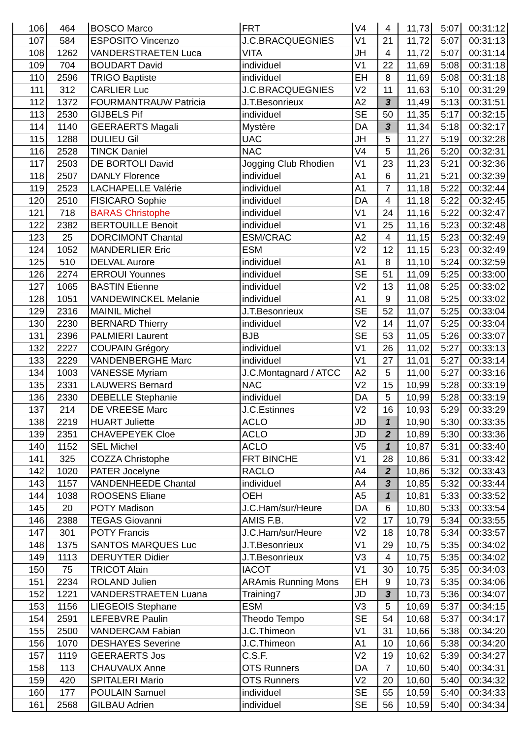| 106 | 464 | BOSCO Marco | FRT | V4 | 4 | 11,73 | 5:07 | 00:31:12 |
| 107 | 584 | ESPOSITO Vincenzo | J.C.BRACQUEGNIES | V1 | 21 | 11,72 | 5:07 | 00:31:13 |
| 108 | 1262 | VANDERSTRAETEN Luca | VITA | JH | 4 | 11,72 | 5:07 | 00:31:14 |
| 109 | 704 | BOUDART David | individuel | V1 | 22 | 11,69 | 5:08 | 00:31:18 |
| 110 | 2596 | TRIGO Baptiste | individuel | EH | 8 | 11,69 | 5:08 | 00:31:18 |
| 111 | 312 | CARLIER Luc | J.C.BRACQUEGNIES | V2 | 11 | 11,63 | 5:10 | 00:31:29 |
| 112 | 1372 | FOURMANTRAUW Patricia | J.T.Besonrieux | A2 | 3 | 11,49 | 5:13 | 00:31:51 |
| 113 | 2530 | GIJBELS Pif | individuel | SE | 50 | 11,35 | 5:17 | 00:32:15 |
| 114 | 1140 | GEERAERTS Magali | Mystère | DA | 3 | 11,34 | 5:18 | 00:32:17 |
| 115 | 1288 | DULIEU Gil | UAC | JH | 5 | 11,27 | 5:19 | 00:32:28 |
| 116 | 2528 | TINCK Daniel | NAC | V4 | 5 | 11,26 | 5:20 | 00:32:31 |
| 117 | 2503 | DE BORTOLI David | Jogging Club Rhodien | V1 | 23 | 11,23 | 5:21 | 00:32:36 |
| 118 | 2507 | DANLY Florence | individuel | A1 | 6 | 11,21 | 5:21 | 00:32:39 |
| 119 | 2523 | LACHAPELLE Valérie | individuel | A1 | 7 | 11,18 | 5:22 | 00:32:44 |
| 120 | 2510 | FISICARO Sophie | individuel | DA | 4 | 11,18 | 5:22 | 00:32:45 |
| 121 | 718 | BARAS Christophe | individuel | V1 | 24 | 11,16 | 5:22 | 00:32:47 |
| 122 | 2382 | BERTOUILLE Benoit | individuel | V1 | 25 | 11,16 | 5:23 | 00:32:48 |
| 123 | 25 | DORCIMONT Chantal | ESM/CRAC | A2 | 4 | 11,15 | 5:23 | 00:32:49 |
| 124 | 1052 | MANDERLIER Eric | ESM | V2 | 12 | 11,15 | 5:23 | 00:32:49 |
| 125 | 510 | DELVAL Aurore | individuel | A1 | 8 | 11,10 | 5:24 | 00:32:59 |
| 126 | 2274 | ERROUI Younnes | individuel | SE | 51 | 11,09 | 5:25 | 00:33:00 |
| 127 | 1065 | BASTIN Etienne | individuel | V2 | 13 | 11,08 | 5:25 | 00:33:02 |
| 128 | 1051 | VANDEWINCKEL Melanie | individuel | A1 | 9 | 11,08 | 5:25 | 00:33:02 |
| 129 | 2316 | MAINIL Michel | J.T.Besonrieux | SE | 52 | 11,07 | 5:25 | 00:33:04 |
| 130 | 2230 | BERNARD Thierry | individuel | V2 | 14 | 11,07 | 5:25 | 00:33:04 |
| 131 | 2396 | PALMIERI Laurent | BJB | SE | 53 | 11,05 | 5:26 | 00:33:07 |
| 132 | 2227 | COUPAIN Grégory | individuel | V1 | 26 | 11,02 | 5:27 | 00:33:13 |
| 133 | 2229 | VANDENBERGHE Marc | individuel | V1 | 27 | 11,01 | 5:27 | 00:33:14 |
| 134 | 1003 | VANESSE Myriam | J.C.Montagnard / ATCC | A2 | 5 | 11,00 | 5:27 | 00:33:16 |
| 135 | 2331 | LAUWERS Bernard | NAC | V2 | 15 | 10,99 | 5:28 | 00:33:19 |
| 136 | 2330 | DEBELLE Stephanie | individuel | DA | 5 | 10,99 | 5:28 | 00:33:19 |
| 137 | 214 | DE VREESE Marc | J.C.Estinnes | V2 | 16 | 10,93 | 5:29 | 00:33:29 |
| 138 | 2219 | HUART Juliette | ACLO | JD | 1 | 10,90 | 5:30 | 00:33:35 |
| 139 | 2351 | CHAVEPEYEK Cloe | ACLO | JD | 2 | 10,89 | 5:30 | 00:33:36 |
| 140 | 1152 | SEL Michel | ACLO | V5 | 1 | 10,87 | 5:31 | 00:33:40 |
| 141 | 325 | COZZA Christophe | FRT BINCHE | V1 | 28 | 10,86 | 5:31 | 00:33:42 |
| 142 | 1020 | PATER Jocelyne | RACLO | A4 | 2 | 10,86 | 5:32 | 00:33:43 |
| 143 | 1157 | VANDENHEEDE Chantal | individuel | A4 | 3 | 10,85 | 5:32 | 00:33:44 |
| 144 | 1038 | ROOSENS Eliane | OEH | A5 | 1 | 10,81 | 5:33 | 00:33:52 |
| 145 | 20 | POTY Madison | J.C.Ham/sur/Heure | DA | 6 | 10,80 | 5:33 | 00:33:54 |
| 146 | 2388 | TEGAS Giovanni | AMIS F.B. | V2 | 17 | 10,79 | 5:34 | 00:33:55 |
| 147 | 301 | POTY Francis | J.C.Ham/sur/Heure | V2 | 18 | 10,78 | 5:34 | 00:33:57 |
| 148 | 1375 | SANTOS MARQUES Luc | J.T.Besonrieux | V1 | 29 | 10,75 | 5:35 | 00:34:02 |
| 149 | 1113 | DERUYTER Didier | J.T.Besonrieux | V3 | 4 | 10,75 | 5:35 | 00:34:02 |
| 150 | 75 | TRICOT Alain | IACOT | V1 | 30 | 10,75 | 5:35 | 00:34:03 |
| 151 | 2234 | ROLAND Julien | ARAmis Running Mons | EH | 9 | 10,73 | 5:35 | 00:34:06 |
| 152 | 1221 | VANDERSTRAETEN Luana | Training7 | JD | 3 | 10,73 | 5:36 | 00:34:07 |
| 153 | 1156 | LIEGEOIS Stephane | ESM | V3 | 5 | 10,69 | 5:37 | 00:34:15 |
| 154 | 2591 | LEFEBVRE Paulin | Theodo Tempo | SE | 54 | 10,68 | 5:37 | 00:34:17 |
| 155 | 2500 | VANDERCAM Fabian | J.C.Thimeon | V1 | 31 | 10,66 | 5:38 | 00:34:20 |
| 156 | 1070 | DESHAYES Severine | J.C.Thimeon | A1 | 10 | 10,66 | 5:38 | 00:34:20 |
| 157 | 1119 | GEERAERTS Jos | C.S.F. | V2 | 19 | 10,62 | 5:39 | 00:34:27 |
| 158 | 113 | CHAUVAUX Anne | OTS Runners | DA | 7 | 10,60 | 5:40 | 00:34:31 |
| 159 | 420 | SPITALERI Mario | OTS Runners | V2 | 20 | 10,60 | 5:40 | 00:34:32 |
| 160 | 177 | POULAIN Samuel | individuel | SE | 55 | 10,59 | 5:40 | 00:34:33 |
| 161 | 2568 | GILBAU Adrien | individuel | SE | 56 | 10,59 | 5:40 | 00:34:34 |